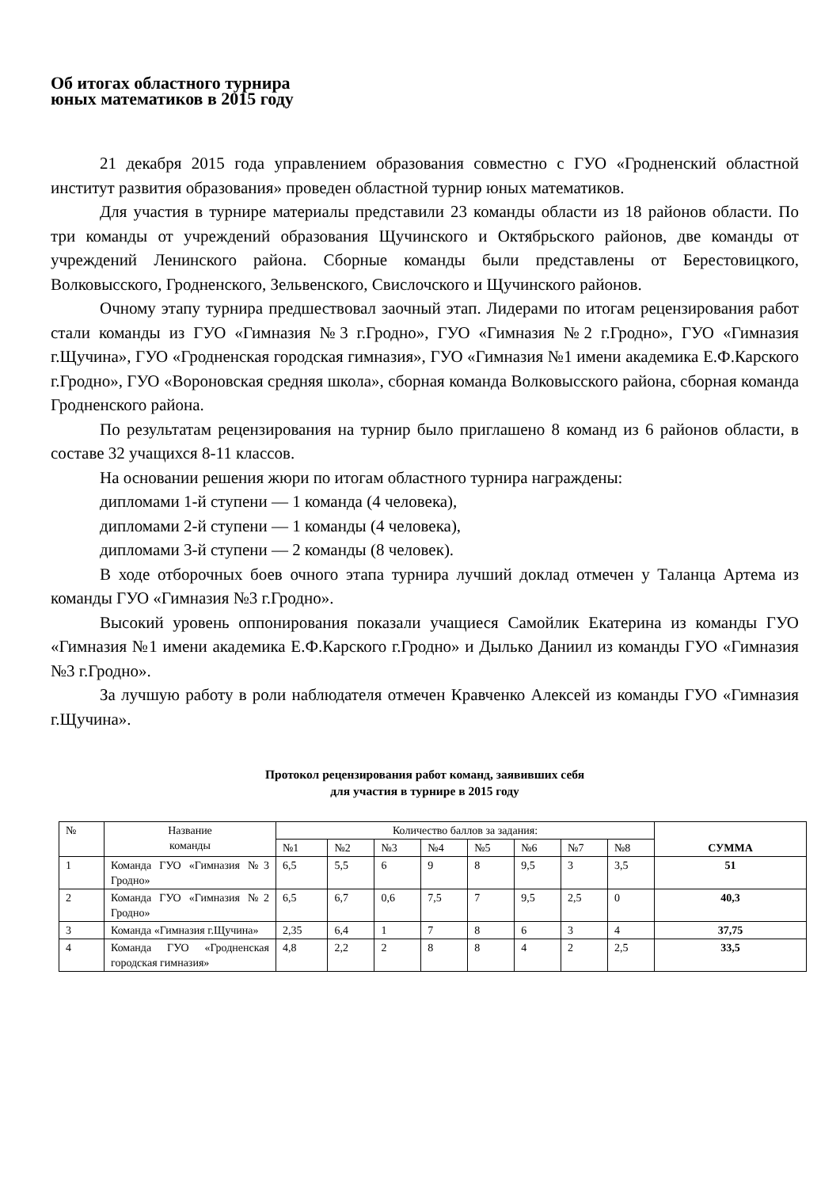Об итогах областного турнира
юных математиков в 2015 году
21 декабря 2015 года управлением образования совместно с ГУО «Гродненский областной институт развития образования» проведен областной турнир юных математиков.
Для участия в турнире материалы представили 23 команды области из 18 районов области. По три команды от учреждений образования Щучинского и Октябрьского районов, две команды от учреждений Ленинского района. Сборные команды были представлены от Берестовицкого, Волковысского, Гродненского, Зельвенского, Свислочского и Щучинского районов.
Очному этапу турнира предшествовал заочный этап. Лидерами по итогам рецензирования работ стали команды из ГУО «Гимназия №3 г.Гродно», ГУО «Гимназия №2 г.Гродно», ГУО «Гимназия г.Щучина», ГУО «Гродненская городская гимназия», ГУО «Гимназия №1 имени академика Е.Ф.Карского г.Гродно», ГУО «Вороновская средняя школа», сборная команда Волковысского района, сборная команда Гродненского района.
По результатам рецензирования на турнир было приглашено 8 команд из 6 районов области, в составе 32 учащихся 8-11 классов.
На основании решения жюри по итогам областного турнира награждены:
дипломами 1-й ступени — 1 команда (4 человека),
дипломами 2-й ступени — 1 команды (4 человека),
дипломами 3-й ступени — 2 команды (8 человек).
В ходе отборочных боев очного этапа турнира лучший доклад отмечен у Таланца Артема из команды ГУО «Гимназия №3 г.Гродно».
Высокий уровень оппонирования показали учащиеся Самойлик Екатерина из команды ГУО «Гимназия №1 имени академика Е.Ф.Карского г.Гродно» и Дылько Даниил из команды ГУО «Гимназия №3 г.Гродно».
За лучшую работу в роли наблюдателя отмечен Кравченко Алексей из команды ГУО «Гимназия г.Щучина».
Протокол рецензирования работ команд, заявивших себя
для участия в турнире в 2015 году
| № | Название команды | Количество баллов за задания: | | | | | | | | СУММА |
| --- | --- | --- | --- | --- | --- | --- | --- | --- | --- | --- |
| | | №1 | №2 | №3 | №4 | №5 | №6 | №7 | №8 | |
| 1 | Команда ГУО «Гимназия №3 Гродно» | 6,5 | 5,5 | 6 | 9 | 8 | 9,5 | 3 | 3,5 | 51 |
| 2 | Команда ГУО «Гимназия №2 Гродно» | 6,5 | 6,7 | 0,6 | 7,5 | 7 | 9,5 | 2,5 | 0 | 40,3 |
| 3 | Команда «Гимназия г.Щучина» | 2,35 | 6,4 | 1 | 7 | 8 | 6 | 3 | 4 | 37,75 |
| 4 | Команда ГУО «Гродненская городская гимназия» | 4,8 | 2,2 | 2 | 8 | 8 | 4 | 2 | 2,5 | 33,5 |